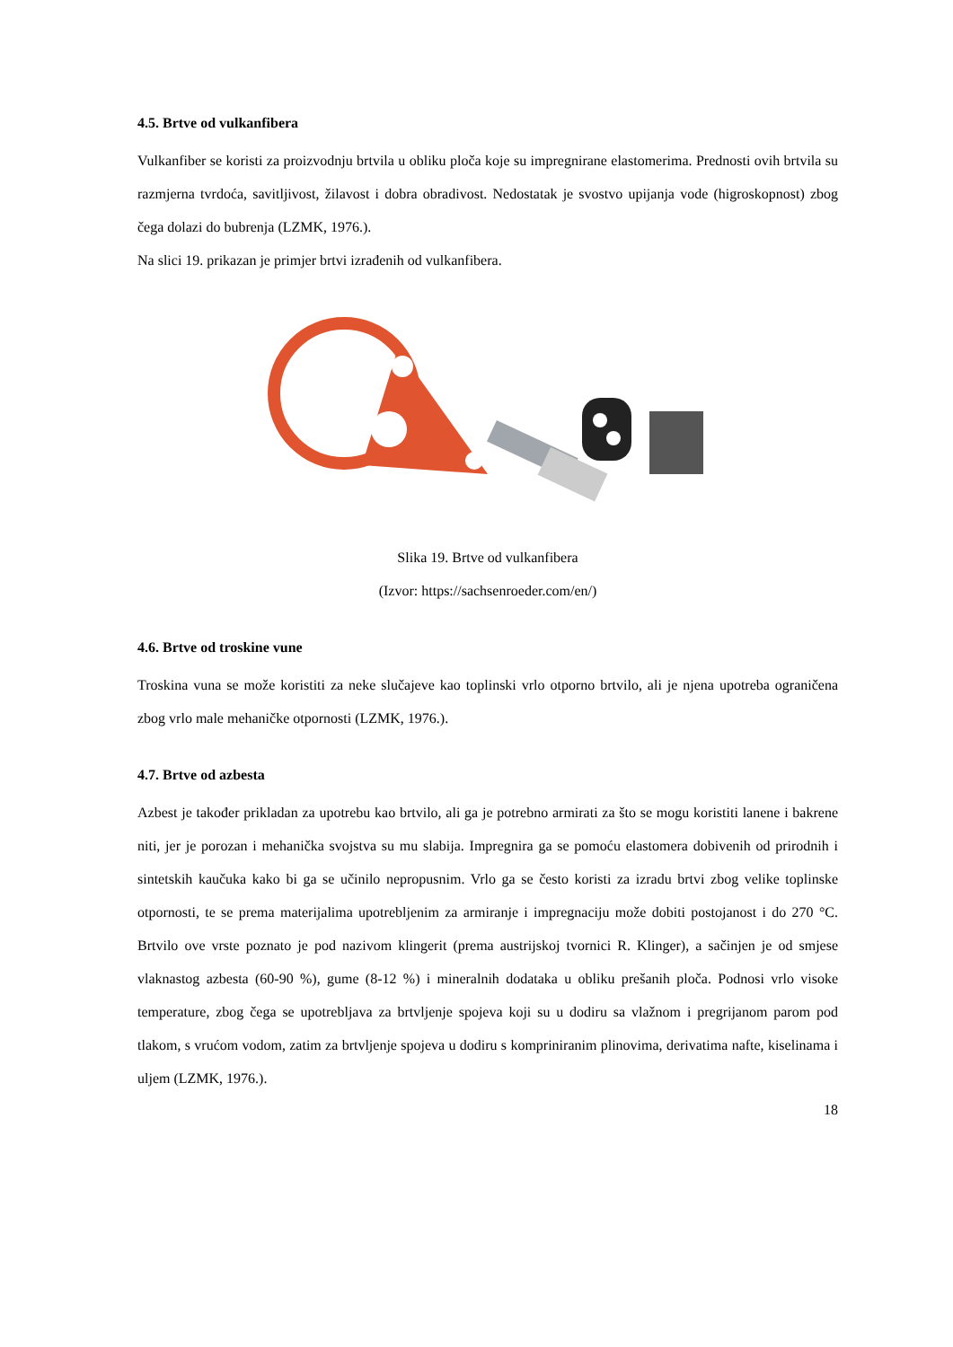4.5. Brtve od vulkanfibera
Vulkanfiber se koristi za proizvodnju brtvila u obliku ploča koje su impregnirane elastomerima. Prednosti ovih brtvila su razmjerna tvrdoća, savitljivost, žilavost i dobra obradivost. Nedostatak je svostvo upijanja vode (higroskopnost) zbog čega dolazi do bubrenja (LZMK, 1976.).
Na slici 19. prikazan je primjer brtvi izrađenih od vulkanfibera.
Slika 19. Brtve od vulkanfibera
(Izvor: https://sachsenroeder.com/en/)
4.6. Brtve od troskine vune
Troskina vuna se može koristiti za neke slučajeve kao toplinski vrlo otporno brtvilo, ali je njena upotreba ograničena zbog vrlo male mehaničke otpornosti (LZMK, 1976.).
4.7. Brtve od azbesta
Azbest je također prikladan za upotrebu kao brtvilo, ali ga je potrebno armirati za što se mogu koristiti lanene i bakrene niti, jer je porozan i mehanička svojstva su mu slabija. Impregnira ga se pomoću elastomera dobivenih od prirodnih i sintetskih kaučuka kako bi ga se učinilo nepropusnim. Vrlo ga se često koristi za izradu brtvi zbog velike toplinske otpornosti, te se prema materijalima upotrebljenim za armiranje i impregnaciju može dobiti postojanost i do 270 °C. Brtvilo ove vrste poznato je pod nazivom klingerit (prema austrijskoj tvornici R. Klinger), a sačinjen je od smjese vlaknastog azbesta (60-90 %), gume (8-12 %) i mineralnih dodataka u obliku prešanih ploča. Podnosi vrlo visoke temperature, zbog čega se upotrebljava za brtvljenje spojeva koji su u dodiru sa vlažnom i pregrijanom parom pod tlakom, s vrućom vodom, zatim za brtvljenje spojeva u dodiru s kompriniranim plinovima, derivatima nafte, kiselinama i uljem (LZMK, 1976.).
18